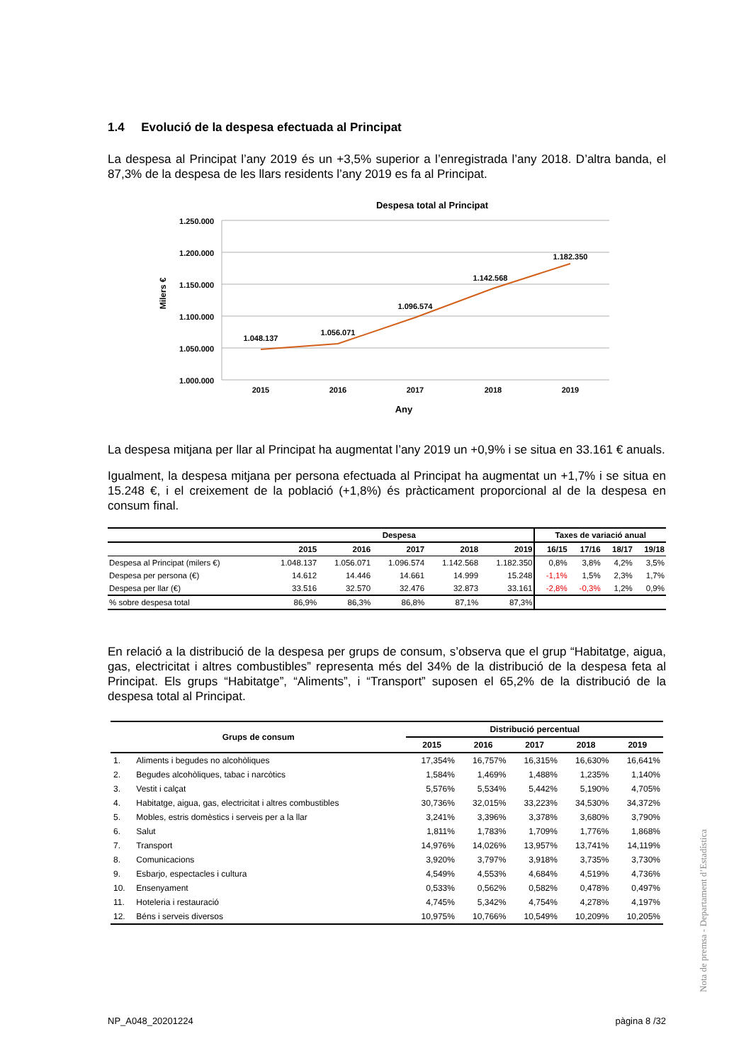1.4 Evolució de la despesa efectuada al Principat
La despesa al Principat l’any 2019 és un +3,5% superior a l’enregistrada l’any 2018. D’altra banda, el 87,3% de la despesa de les llars residents l’any 2019 es fa al Principat.
Despesa total al Principat
1.250.000
1.200.000
1.150.000
1.100.000
1.050.000
1.000.000
Milers €
1.048.137
1.056.071
1.096.574
1.142.568
1.182.350
2015
2016
2017
2018
2019
Any
La despesa mitjana per llar al Principat ha augmentat l’any 2019 un +0,9% i se situa en 33.161 € anuals.
Igualment, la despesa mitjana per persona efectuada al Principat ha augmentat un +1,7% i se situa en 15.248 €, i el creixement de la població (+1,8%) és pràcticament proporcional al de la despesa en consum final.
| | Despesa | | | | | Taxes de variació anual | | | |
| --- | --- | --- | --- | --- | --- | --- | --- | --- | --- |
| | 2015 | 2016 | 2017 | 2018 | 2019 | 16/15 | 17/16 | 18/17 | 19/18 |
| Despesa al Principat (milers €) | 1.048.137 | 1.056.071 | 1.096.574 | 1.142.568 | 1.182.350 | 0,8% | 3,8% | 4,2% | 3,5% |
| Despesa per persona (€) | 14.612 | 14.446 | 14.661 | 14.999 | 15.248 | -1,1% | 1,5% | 2,3% | 1,7% |
| Despesa per llar (€) | 33.516 | 32.570 | 32.476 | 32.873 | 33.161 | -2,8% | -0,3% | 1,2% | 0,9% |
| % sobre despesa total | 86,9% | 86,3% | 86,8% | 87,1% | 87,3% | | | | |
En relació a la distribució de la despesa per grups de consum, s’observa que el grup “Habitatge, aigua, gas, electricitat i altres combustibles” representa més del 34% de la distribució de la despesa feta al Principat. Els grups “Habitatge”, “Aliments”, i “Transport” suposen el 65,2% de la distribució de la despesa total al Principat.
| Grups de consum | | Distribució percentual | | | | |
| --- | --- | --- | --- | --- | --- | --- |
| | | 2015 | 2016 | 2017 | 2018 | 2019 |
| 1. | Aliments i begudes no alcohòliques | 17,354% | 16,757% | 16,315% | 16,630% | 16,641% |
| 2. | Begudes alcohòliques, tabac i narcòtics | 1,584% | 1,469% | 1,488% | 1,235% | 1,140% |
| 3. | Vestit i calçat | 5,576% | 5,534% | 5,442% | 5,190% | 4,705% |
| 4. | Habitatge, aigua, gas, electricitat i altres combustibles | 30,736% | 32,015% | 33,223% | 34,530% | 34,372% |
| 5. | Mobles, estris domèstics i serveis per a la llar | 3,241% | 3,396% | 3,378% | 3,680% | 3,790% |
| 6. | Salut | 1,811% | 1,783% | 1,709% | 1,776% | 1,868% |
| 7. | Transport | 14,976% | 14,026% | 13,957% | 13,741% | 14,119% |
| 8. | Comunicacions | 3,920% | 3,797% | 3,918% | 3,735% | 3,730% |
| 9. | Esbarjo, espectacles i cultura | 4,549% | 4,553% | 4,684% | 4,519% | 4,736% |
| 10. | Ensenyament | 0,533% | 0,562% | 0,582% | 0,478% | 0,497% |
| 11. | Hoteleria i restauració | 4,745% | 5,342% | 4,754% | 4,278% | 4,197% |
| 12. | Béns i serveis diversos | 10,975% | 10,766% | 10,549% | 10,209% | 10,205% |
Nota de premsa - Departament d’Estadística
NP_A048_20201224 pàgina 8 /32